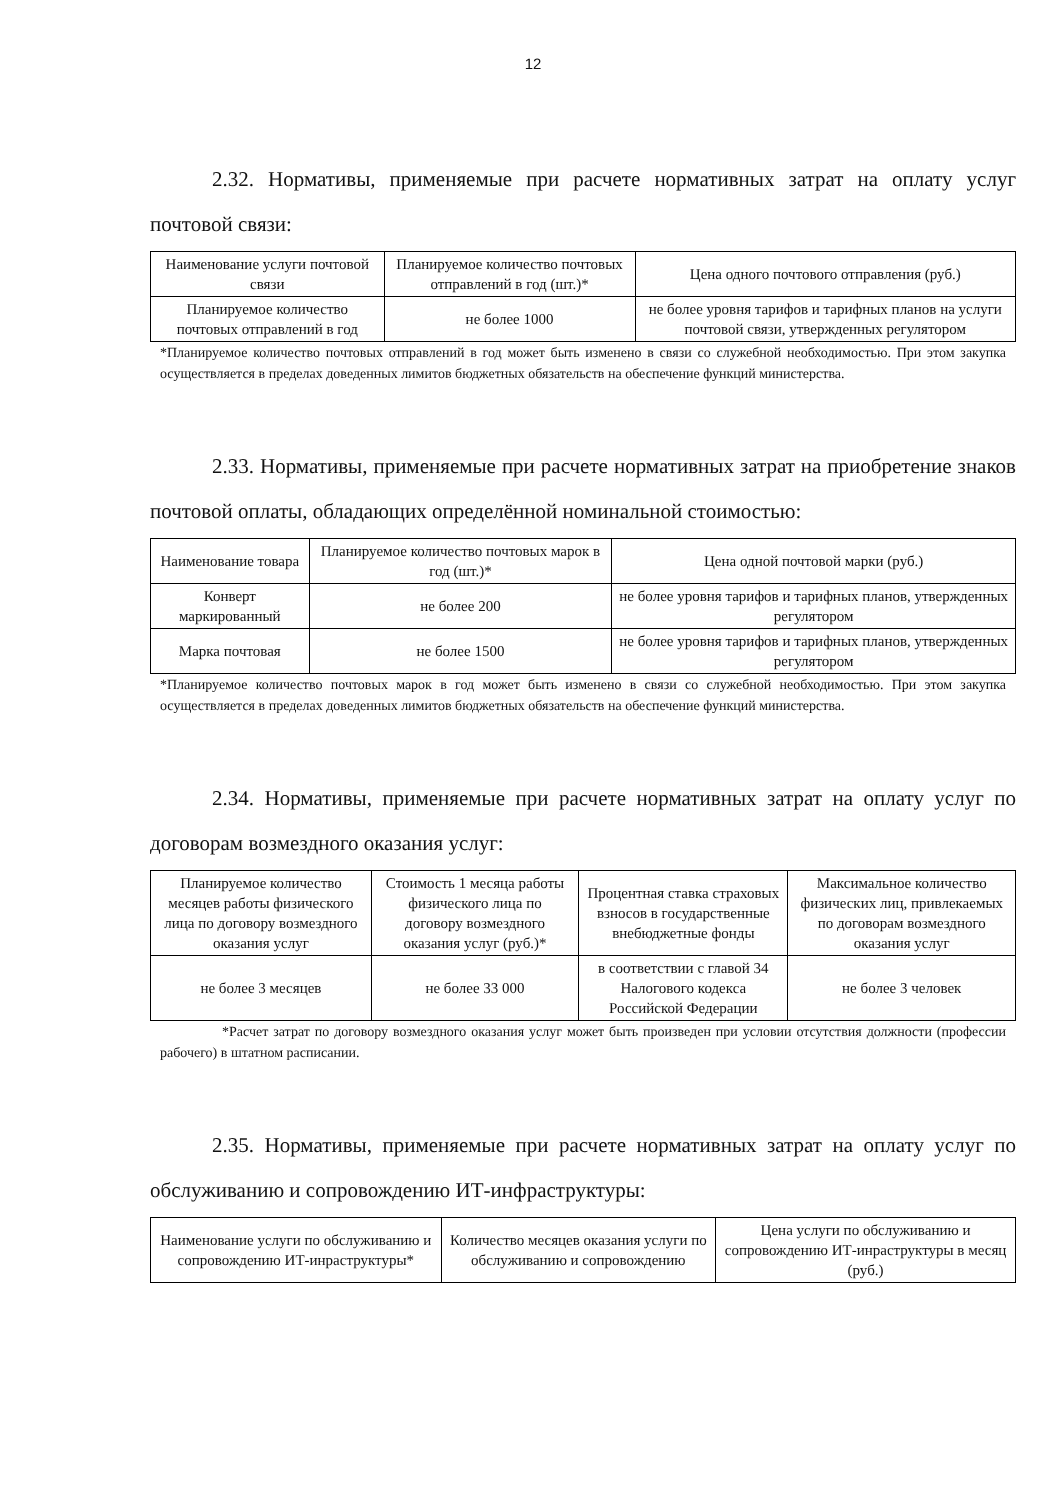12
2.32. Нормативы, применяемые при расчете нормативных затрат на оплату услуг почтовой связи:
| Наименование услуги почтовой связи | Планируемое количество почтовых отправлений в год (шт.)* | Цена одного почтового отправления (руб.) |
| Планируемое количество почтовых отправлений в год | не более 1000 | не более уровня тарифов и тарифных планов на услуги почтовой связи, утвержденных регулятором |
*Планируемое количество почтовых отправлений в год может быть изменено в связи со служебной необходимостью. При этом закупка осуществляется в пределах доведенных лимитов бюджетных обязательств на обеспечение функций министерства.
2.33. Нормативы, применяемые при расчете нормативных затрат на приобретение знаков почтовой оплаты, обладающих определённой номинальной стоимостью:
| Наименование товара | Планируемое количество почтовых марок в год (шт.)* | Цена одной почтовой марки (руб.) |
| Конверт маркированный | не более 200 | не более уровня тарифов и тарифных планов, утвержденных регулятором |
| Марка почтовая | не более 1500 | не более уровня тарифов и тарифных планов, утвержденных регулятором |
*Планируемое количество почтовых марок в год может быть изменено в связи со служебной необходимостью. При этом закупка осуществляется в пределах доведенных лимитов бюджетных обязательств на обеспечение функций министерства.
2.34. Нормативы, применяемые при расчете нормативных затрат на оплату услуг по договорам возмездного оказания услуг:
| Планируемое количество месяцев работы физического лица по договору возмездного оказания услуг | Стоимость 1 месяца работы физического лица по договору возмездного оказания услуг (руб.)* | Процентная ставка страховых взносов в государственные внебюджетные фонды | Максимальное количество физических лиц, привлекаемых по договорам возмездного оказания услуг |
| не более 3 месяцев | не более 33 000 | в соответствии с главой 34 Налогового кодекса Российской Федерации | не более 3 человек |
*Расчет затрат по договору возмездного оказания услуг может быть произведен при условии отсутствия должности (профессии рабочего) в штатном расписании.
2.35. Нормативы, применяемые при расчете нормативных затрат на оплату услуг по обслуживанию и сопровождению ИТ-инфраструктуры:
| Наименование услуги по обслуживанию и сопровождению ИТ-инраструктуры* | Количество месяцев оказания услуги по обслуживанию и сопровождению | Цена услуги по обслуживанию и сопровождению ИТ-инраструктуры в месяц (руб.) |